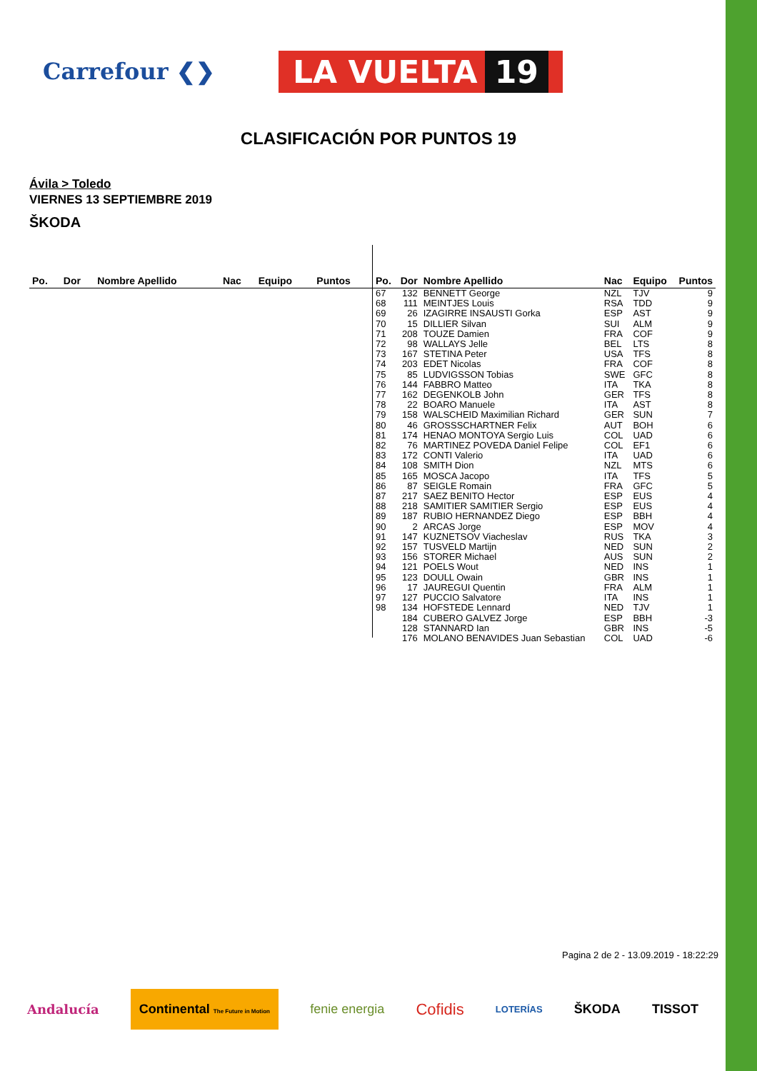Carrefour ❮❯
LA VUELTA 19
CLASIFICACIÓN POR PUNTOS 19
Ávila > Toledo
VIERNES 13 SEPTIEMBRE 2019
ŠKODA
| Po. | Dor | Nombre Apellido | Nac | Equipo | Puntos |
| --- | --- | --- | --- | --- | --- |
| Po. | Dor | Nombre Apellido | Nac | Equipo | Puntos |
| --- | --- | --- | --- | --- | --- |
| 67 | 132 | BENNETT George | NZL | TJV | 9 |
| 68 | 111 | MEINTJES Louis | RSA | TDD | 9 |
| 69 | 26 | IZAGIRRE INSAUSTI Gorka | ESP | AST | 9 |
| 70 | 15 | DILLIER Silvan | SUI | ALM | 9 |
| 71 | 208 | TOUZE Damien | FRA | COF | 9 |
| 72 | 98 | WALLAYS Jelle | BEL | LTS | 8 |
| 73 | 167 | STETINA Peter | USA | TFS | 8 |
| 74 | 203 | EDET Nicolas | FRA | COF | 8 |
| 75 | 85 | LUDVIGSSON Tobias | SWE | GFC | 8 |
| 76 | 144 | FABBRO Matteo | ITA | TKA | 8 |
| 77 | 162 | DEGENKOLB John | GER | TFS | 8 |
| 78 | 22 | BOARO Manuele | ITA | AST | 8 |
| 79 | 158 | WALSCHEID Maximilian Richard | GER | SUN | 7 |
| 80 | 46 | GROSSSCHARTNER Felix | AUT | BOH | 6 |
| 81 | 174 | HENAO MONTOYA Sergio Luis | COL | UAD | 6 |
| 82 | 76 | MARTINEZ POVEDA Daniel Felipe | COL | EF1 | 6 |
| 83 | 172 | CONTI Valerio | ITA | UAD | 6 |
| 84 | 108 | SMITH Dion | NZL | MTS | 6 |
| 85 | 165 | MOSCA Jacopo | ITA | TFS | 5 |
| 86 | 87 | SEIGLE Romain | FRA | GFC | 5 |
| 87 | 217 | SAEZ BENITO Hector | ESP | EUS | 4 |
| 88 | 218 | SAMITIER SAMITIER Sergio | ESP | EUS | 4 |
| 89 | 187 | RUBIO HERNANDEZ Diego | ESP | BBH | 4 |
| 90 | 2 | ARCAS Jorge | ESP | MOV | 4 |
| 91 | 147 | KUZNETSOV Viacheslav | RUS | TKA | 3 |
| 92 | 157 | TUSVELD Martijn | NED | SUN | 2 |
| 93 | 156 | STORER Michael | AUS | SUN | 2 |
| 94 | 121 | POELS Wout | NED | INS | 1 |
| 95 | 123 | DOULL Owain | GBR | INS | 1 |
| 96 | 17 | JAUREGUI Quentin | FRA | ALM | 1 |
| 97 | 127 | PUCCIO Salvatore | ITA | INS | 1 |
| 98 | 134 | HOFSTEDE Lennard | NED | TJV | 1 |
| | 184 | CUBERO GALVEZ Jorge | ESP | BBH | -3 |
| | 128 | STANNARD Ian | GBR | INS | -5 |
| | 176 | MOLANO BENAVIDES Juan Sebastian | COL | UAD | -6 |
Pagina 2 de 2 - 13.09.2019 - 18:22:29
Andalucía Continental The Future in Motion fenie energia Cofidis LOTERÍAS ŠKODA TISSOT